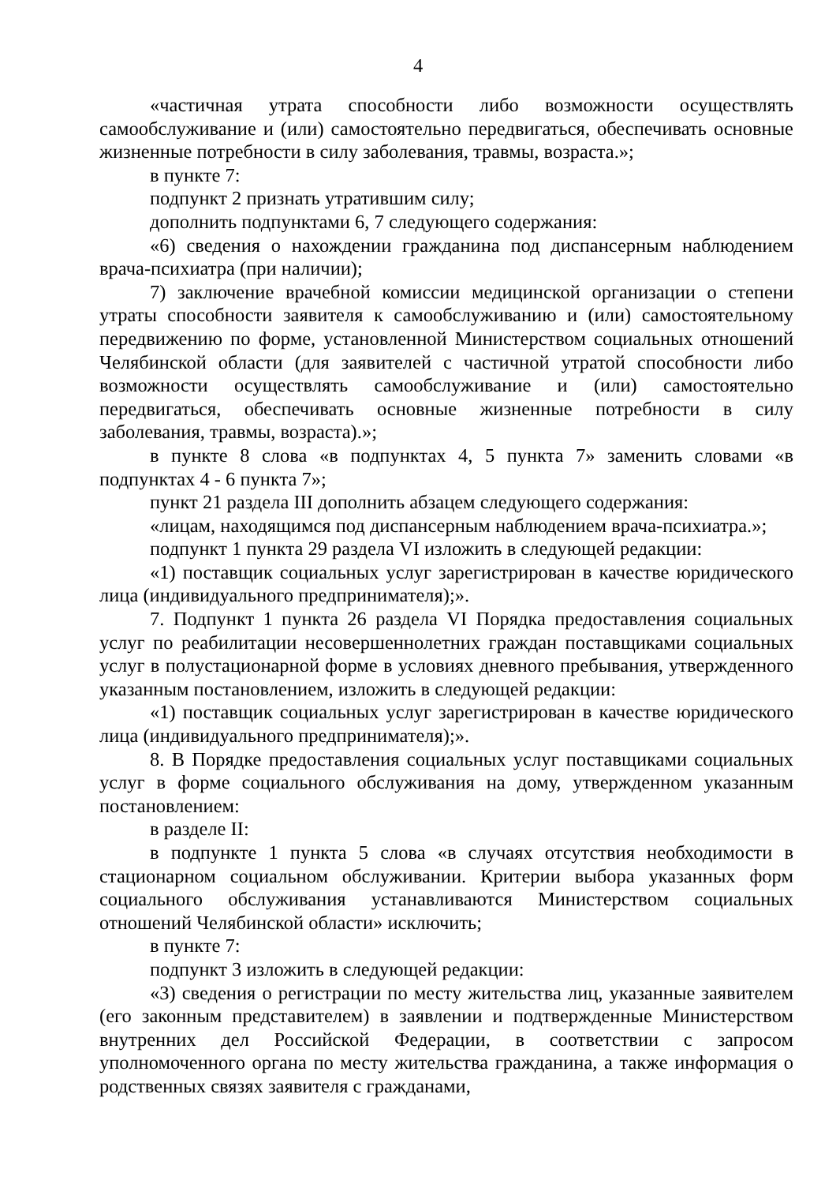4
«частичная утрата способности либо возможности осуществлять самообслуживание и (или) самостоятельно передвигаться, обеспечивать основные жизненные потребности в силу заболевания, травмы, возраста.»;
в пункте 7:
подпункт 2 признать утратившим силу;
дополнить подпунктами 6, 7 следующего содержания:
«6) сведения о нахождении гражданина под диспансерным наблюдением врача-психиатра (при наличии);
7) заключение врачебной комиссии медицинской организации о степени утраты способности заявителя к самообслуживанию и (или) самостоятельному передвижению по форме, установленной Министерством социальных отношений Челябинской области (для заявителей с частичной утратой способности либо возможности осуществлять самообслуживание и (или) самостоятельно передвигаться, обеспечивать основные жизненные потребности в силу заболевания, травмы, возраста).»;
в пункте 8 слова «в подпунктах 4, 5 пункта 7» заменить словами «в подпунктах 4 - 6 пункта 7»;
пункт 21 раздела III дополнить абзацем следующего содержания:
«лицам, находящимся под диспансерным наблюдением врача-психиатра.»;
подпункт 1 пункта 29 раздела VI изложить в следующей редакции:
«1) поставщик социальных услуг зарегистрирован в качестве юридического лица (индивидуального предпринимателя);».
7. Подпункт 1 пункта 26 раздела VI Порядка предоставления социальных услуг по реабилитации несовершеннолетних граждан поставщиками социальных услуг в полустационарной форме в условиях дневного пребывания, утвержденного указанным постановлением, изложить в следующей редакции:
«1) поставщик социальных услуг зарегистрирован в качестве юридического лица (индивидуального предпринимателя);».
8. В Порядке предоставления социальных услуг поставщиками социальных услуг в форме социального обслуживания на дому, утвержденном указанным постановлением:
в разделе II:
в подпункте 1 пункта 5 слова «в случаях отсутствия необходимости в стационарном социальном обслуживании. Критерии выбора указанных форм социального обслуживания устанавливаются Министерством социальных отношений Челябинской области» исключить;
в пункте 7:
подпункт 3 изложить в следующей редакции:
«3) сведения о регистрации по месту жительства лиц, указанные заявителем (его законным представителем) в заявлении и подтвержденные Министерством внутренних дел Российской Федерации, в соответствии с запросом уполномоченного органа по месту жительства гражданина, а также информация о родственных связях заявителя с гражданами,